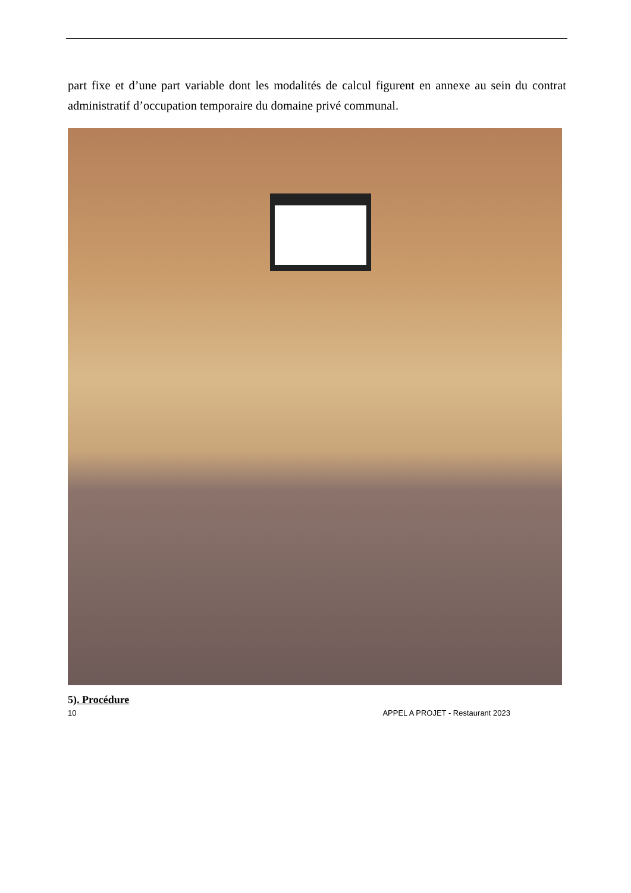part fixe et d’une part variable dont les modalités de calcul figurent en annexe au sein du contrat administratif d’occupation temporaire du domaine privé communal.
5). Procédure
10 APPEL A PROJET - Restaurant 2023